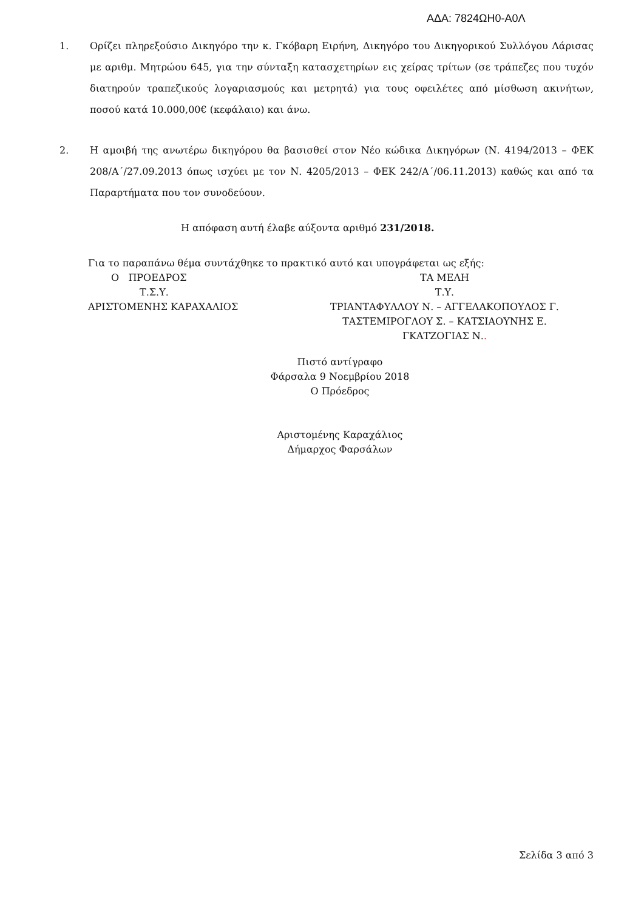ΑΔΑ: 7824ΩΗ0-Α0Λ
1. Ορίζει πληρεξούσιο Δικηγόρο την κ. Γκόβαρη Ειρήνη, Δικηγόρο του Δικηγορικού Συλλόγου Λάρισας με αριθμ. Μητρώου 645, για την σύνταξη κατασχετηρίων εις χείρας τρίτων (σε τράπεζες που τυχόν διατηρούν τραπεζικούς λογαριασμούς και μετρητά) για τους οφειλέτες από μίσθωση ακινήτων, ποσού κατά 10.000,00€ (κεφάλαιο) και άνω.
2. Η αμοιβή της ανωτέρω δικηγόρου θα βασισθεί στον Νέο κώδικα Δικηγόρων (Ν. 4194/2013 – ΦΕΚ 208/Α΄/27.09.2013 όπως ισχύει με τον Ν. 4205/2013 – ΦΕΚ 242/Α΄/06.11.2013) καθώς και από τα Παραρτήματα που τον συνοδεύουν.
Η απόφαση αυτή έλαβε αύξοντα αριθμό 231/2018.
Για το παραπάνω θέμα συντάχθηκε το πρακτικό αυτό και υπογράφεται ως εξής:
Ο ΠΡΟΕΔΡΟΣ
Τ.Σ.Υ.
ΑΡΙΣΤΟΜΕΝΗΣ ΚΑΡΑΧΑΛΙΟΣ
ΤΑ ΜΕΛΗ
Τ.Υ.
ΤΡΙΑΝΤΑΦΥΛΛΟΥ Ν. – ΑΓΓΕΛΑΚΟΠΟΥΛΟΣ Γ.
ΤΑΣΤΕΜΙΡΟΓΛΟΥ Σ. – ΚΑΤΣΙΑΟΥΝΗΣ Ε.
ΓΚΑΤΖΟΓΙΑΣ Ν..
Πιστό αντίγραφο
Φάρσαλα 9 Νοεμβρίου 2018
Ο Πρόεδρος
Αριστομένης Καραχάλιος
Δήμαρχος Φαρσάλων
Σελίδα 3 από 3